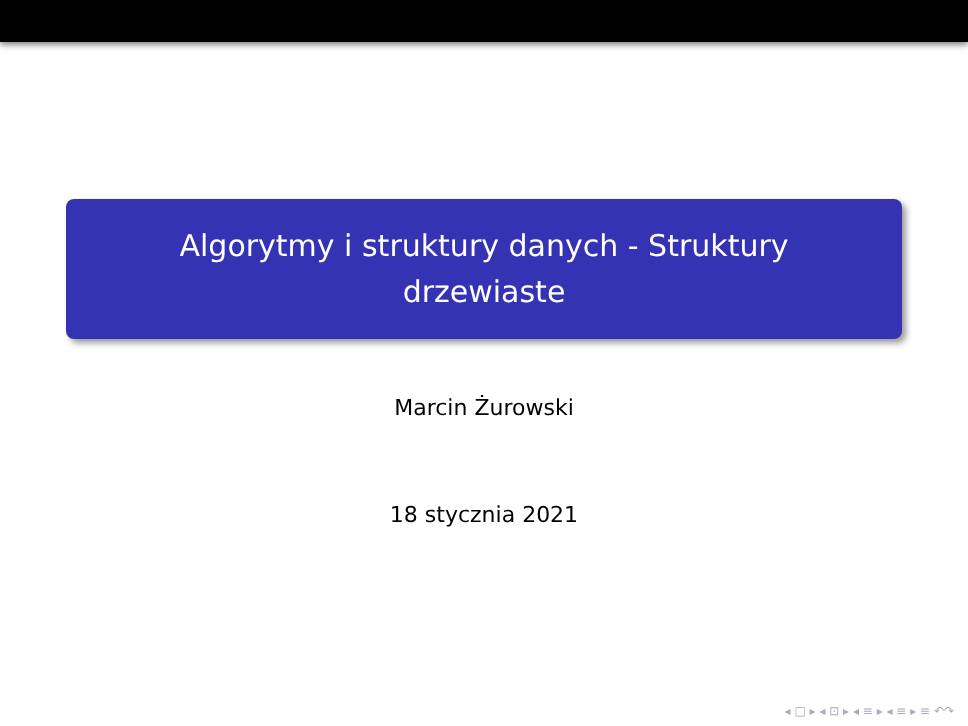Algorytmy i struktury danych - Struktury
drzewiaste
Marcin Żurowski
18 stycznia 2021
◂ □ ▸ ◂ ⊡ ▸ ◂ ≡ ▸ ◂ ≡ ▸ ≡ ↶↷